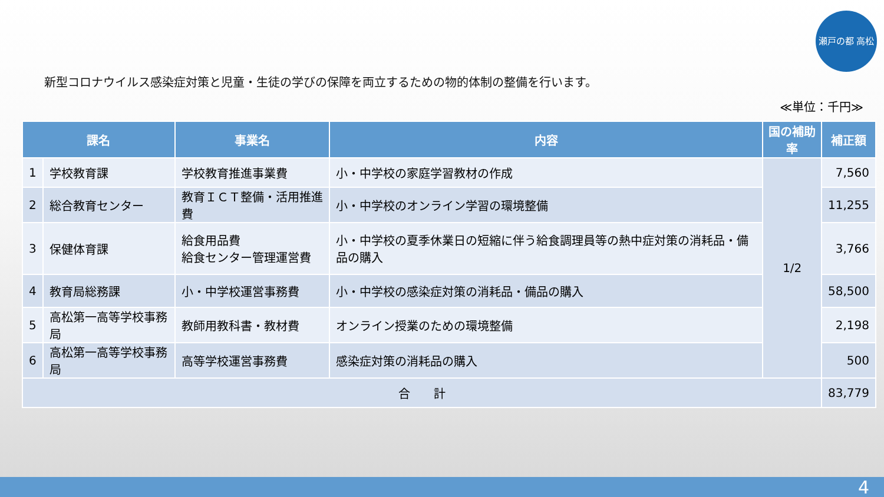瀬戸の都 高松
新型コロナウイルス感染症対策と児童・生徒の学びの保障を両立するための物的体制の整備を行います。
≪単位：千円≫
| 課名 | | 事業名 | 内容 | 国の補助率 | 補正額 |
| --- | --- | --- | --- | --- | --- |
| 1 | 学校教育課 | 学校教育推進事業費 | 小・中学校の家庭学習教材の作成 | 1/2 | 7,560 |
| 2 | 総合教育センター | 教育ＩＣＴ整備・活用推進費 | 小・中学校のオンライン学習の環境整備 | | 11,255 |
| 3 | 保健体育課 | 給食用品費 給食センター管理運営費 | 小・中学校の夏季休業日の短縮に伴う給食調理員等の熱中症対策の消耗品・備品の購入 | | 3,766 |
| 4 | 教育局総務課 | 小・中学校運営事務費 | 小・中学校の感染症対策の消耗品・備品の購入 | | 58,500 |
| 5 | 高松第一高等学校事務局 | 教師用教科書・教材費 | オンライン授業のための環境整備 | | 2,198 |
| 6 | 高松第一高等学校事務局 | 高等学校運営事務費 | 感染症対策の消耗品の購入 | | 500 |
| 合 計 | | | | | 83,779 |
4